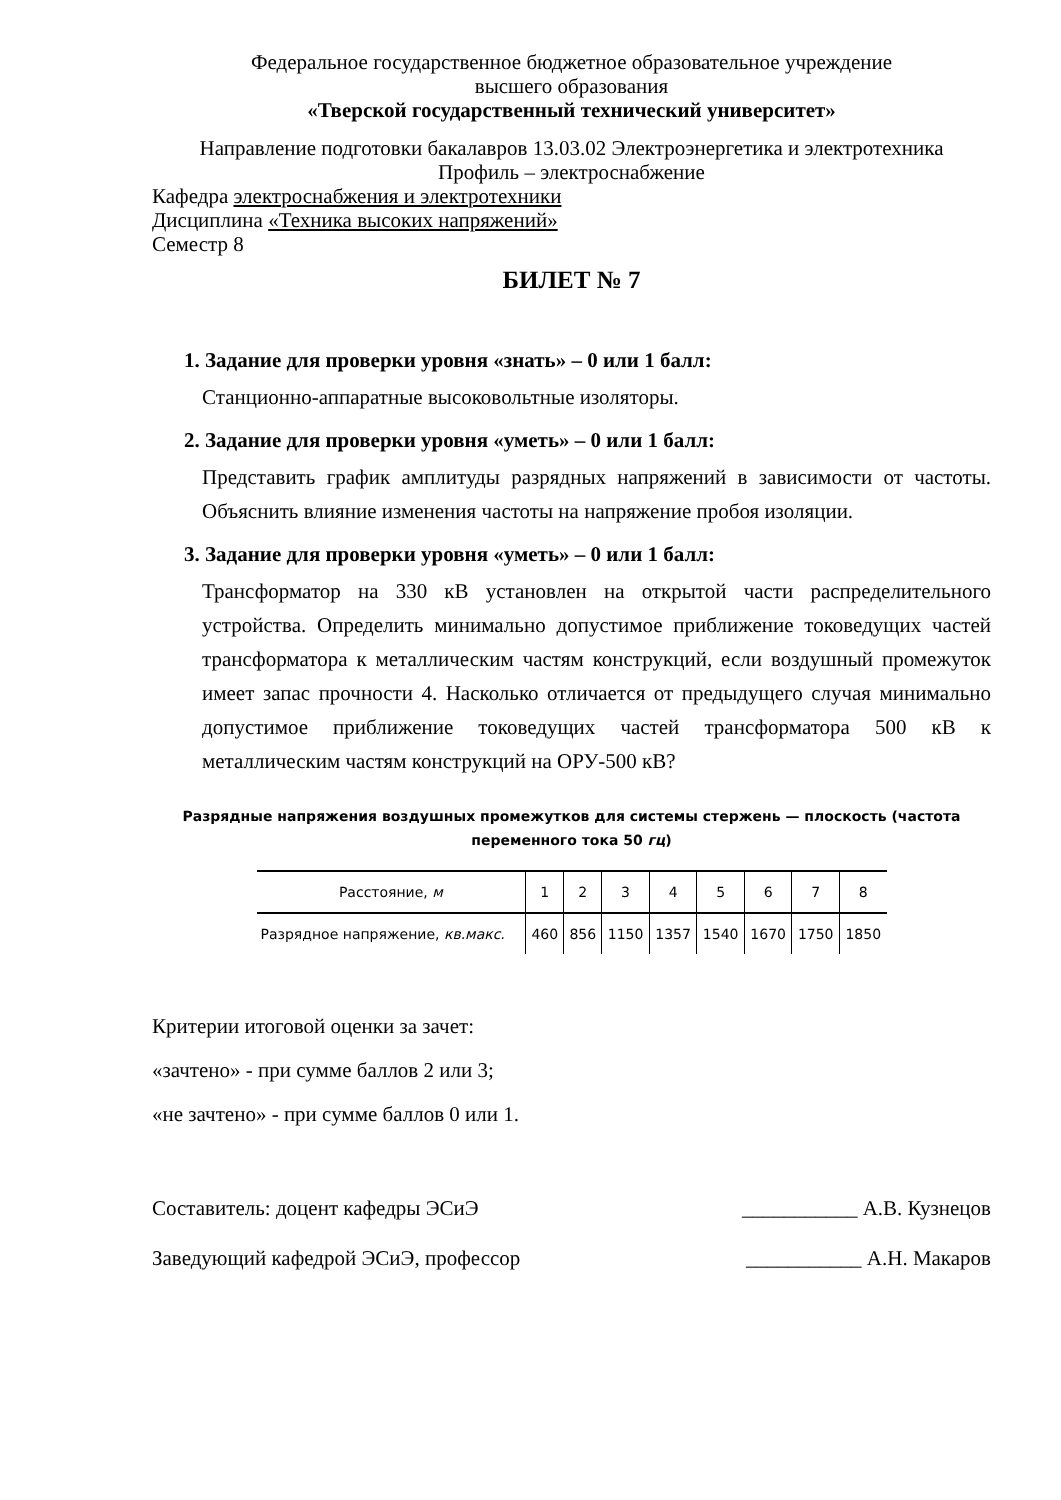Федеральное государственное бюджетное образовательное учреждение
высшего образования
«Тверской государственный технический университет»
Направление подготовки бакалавров 13.03.02 Электроэнергетика и электротехника
Профиль – электроснабжение
Кафедра электроснабжения и электротехники
Дисциплина «Техника высоких напряжений»
Семестр 8
БИЛЕТ № 7
1. Задание для проверки уровня «знать» – 0 или 1 балл:
Станционно-аппаратные высоковольтные изоляторы.
2. Задание для проверки уровня «уметь» – 0 или 1 балл:
Представить график амплитуды разрядных напряжений в зависимости от частоты. Объяснить влияние изменения частоты на напряжение пробоя изоляции.
3. Задание для проверки уровня «уметь» – 0 или 1 балл:
Трансформатор на 330 кВ установлен на открытой части распределительного устройства. Определить минимально допустимое приближение токоведущих частей трансформатора к металлическим частям конструкций, если воздушный промежуток имеет запас прочности 4. Насколько отличается от предыдущего случая минимально допустимое приближение токоведущих частей трансформатора 500 кВ к металлическим частям конструкций на ОРУ-500 кВ?
Разрядные напряжения воздушных промежутков для системы стержень — плоскость (частота переменного тока 50 гц)
| Расстояние, м | 1 | 2 | 3 | 4 | 5 | 6 | 7 | 8 |
| --- | --- | --- | --- | --- | --- | --- | --- | --- |
| Разрядное напряжение, кв.макс. | 460 | 856 | 1150 | 1357 | 1540 | 1670 | 1750 | 1850 |
Критерии итоговой оценки за зачет:
«зачтено» - при сумме баллов 2 или 3;
«не зачтено» - при сумме баллов 0 или 1.
Составитель: доцент кафедры ЭСиЭ ___________ А.В. Кузнецов
Заведующий кафедрой ЭСиЭ, профессор ___________ А.Н. Макаров